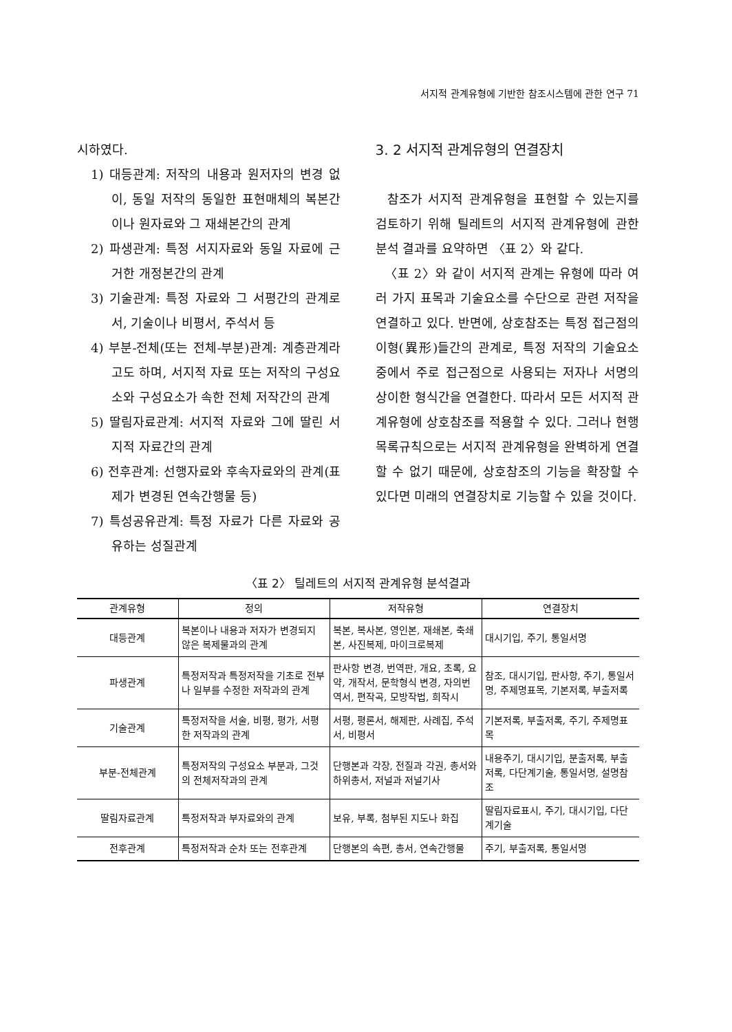서지적 관계유형에 기반한 참조시스템에 관한 연구 71
시하였다.
1) 대등관계: 저작의 내용과 원저자의 변경 없이, 동일 저작의 동일한 표현매체의 복본간이나 원자료와 그 재쇄본간의 관계
2) 파생관계: 특정 서지자료와 동일 자료에 근거한 개정본간의 관계
3) 기술관계: 특정 자료와 그 서평간의 관계로서, 기술이나 비평서, 주석서 등
4) 부분-전체(또는 전체-부분)관계: 계층관계라고도 하며, 서지적 자료 또는 저작의 구성요소와 구성요소가 속한 전체 저작간의 관계
5) 딸림자료관계: 서지적 자료와 그에 딸린 서지적 자료간의 관계
6) 전후관계: 선행자료와 후속자료와의 관계(표제가 변경된 연속간행물 등)
7) 특성공유관계: 특정 자료가 다른 자료와 공유하는 성질관계
3. 2 서지적 관계유형의 연결장치
참조가 서지적 관계유형을 표현할 수 있는지를 검토하기 위해 틸레트의 서지적 관계유형에 관한 분석 결과를 요약하면 〈표 2〉와 같다.
〈표 2〉와 같이 서지적 관계는 유형에 따라 여러 가지 표목과 기술요소를 수단으로 관련 저작을 연결하고 있다. 반면에, 상호참조는 특정 접근점의 이형(異形)들간의 관계로, 특정 저작의 기술요소 중에서 주로 접근점으로 사용되는 저자나 서명의 상이한 형식간을 연결한다. 따라서 모든 서지적 관계유형에 상호참조를 적용할 수 있다. 그러나 현행 목록규칙으로는 서지적 관계유형을 완벽하게 연결할 수 없기 때문에, 상호참조의 기능을 확장할 수 있다면 미래의 연결장치로 기능할 수 있을 것이다.
〈표 2〉 틸레트의 서지적 관계유형 분석결과
| 관계유형 | 정의 | 저작유형 | 연결장치 |
| --- | --- | --- | --- |
| 대등관계 | 복본이나 내용과 저자가 변경되지 않은 복제물과의 관계 | 복본, 복사본, 영인본, 재쇄본, 축쇄본, 사진복제, 마이크로복제 | 대시기입, 주기, 통일서명 |
| 파생관계 | 특정저작과 특정저작을 기초로 전부나 일부를 수정한 저작과의 관계 | 판사항 변경, 번역판, 개요, 초록, 요약, 개작서, 문학형식 변경, 자의번역서, 편작곡, 모방작법, 희작시 | 참조, 대시기입, 판사항, 주기, 통일서명, 주제명표목, 기본저록, 부출저록 |
| 기술관계 | 특정저작을 서술, 비평, 평가, 서평한 저작과의 관계 | 서평, 평론서, 해제판, 사례집, 주석서, 비평서 | 기본저록, 부출저록, 주기, 주제명표목 |
| 부분-전체관계 | 특정저작의 구성요소 부분과, 그것의 전체저작과의 관계 | 단행본과 각장, 전질과 각권, 총서와 하위총서, 저널과 저널기사 | 내용주기, 대시기입, 분출저록, 부출저록, 다단계기술, 통일서명, 설명참조 |
| 딸림자료관계 | 특정저작과 부자료와의 관계 | 보유, 부록, 첨부된 지도나 화집 | 딸림자료표시, 주기, 대시기입, 다단계기술 |
| 전후관계 | 특정저작과 순차 또는 전후관계 | 단행본의 속편, 총서, 연속간행물 | 주기, 부출저록, 통일서명 |